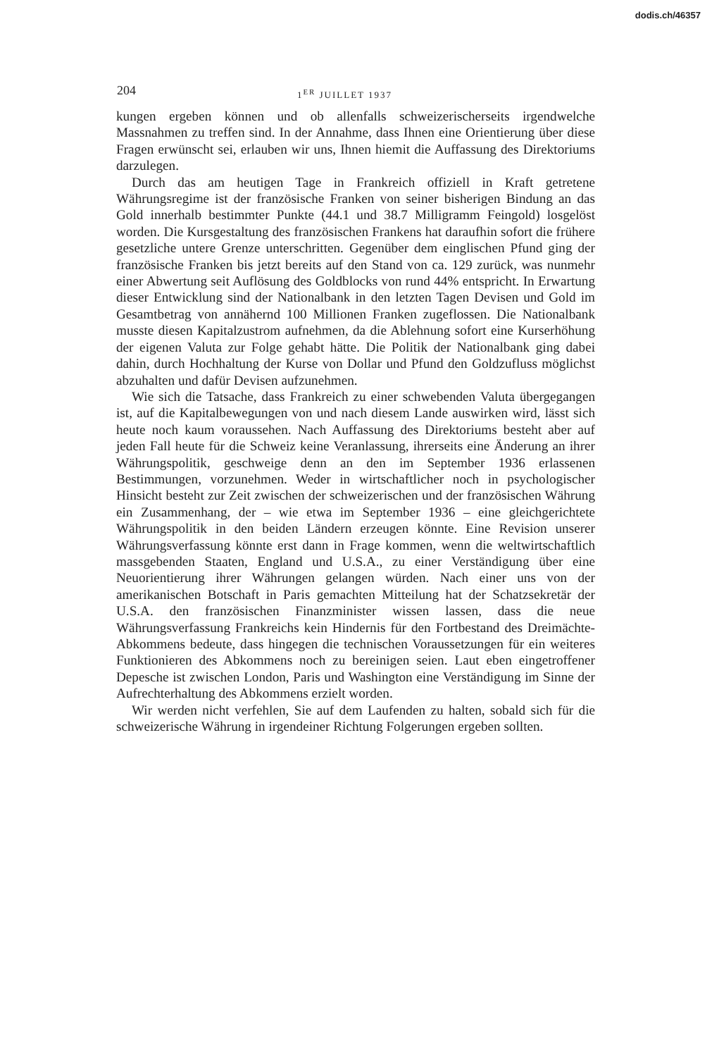dodis.ch/46357
204 1<sup>ER</sup> JUILLET 1937
kungen ergeben können und ob allenfalls schweizerischerseits irgendwelche Massnahmen zu treffen sind. In der Annahme, dass Ihnen eine Orientierung über diese Fragen erwünscht sei, erlauben wir uns, Ihnen hiemit die Auffassung des Direktoriums darzulegen.
Durch das am heutigen Tage in Frankreich offiziell in Kraft getretene Währungsregime ist der französische Franken von seiner bisherigen Bindung an das Gold innerhalb bestimmter Punkte (44.1 und 38.7 Milligramm Feingold) losgelöst worden. Die Kursgestaltung des französischen Frankens hat daraufhin sofort die frühere gesetzliche untere Grenze unterschritten. Gegenüber dem einglischen Pfund ging der französische Franken bis jetzt bereits auf den Stand von ca. 129 zurück, was nunmehr einer Abwertung seit Auflösung des Goldblocks von rund 44% entspricht. In Erwartung dieser Entwicklung sind der Nationalbank in den letzten Tagen Devisen und Gold im Gesamtbetrag von annähernd 100 Millionen Franken zugeflossen. Die Nationalbank musste diesen Kapitalzustrom aufnehmen, da die Ablehnung sofort eine Kurserhöhung der eigenen Valuta zur Folge gehabt hätte. Die Politik der Nationalbank ging dabei dahin, durch Hochhaltung der Kurse von Dollar und Pfund den Goldzufluss möglichst abzuhalten und dafür Devisen aufzunehmen.
Wie sich die Tatsache, dass Frankreich zu einer schwebenden Valuta übergegangen ist, auf die Kapitalbewegungen von und nach diesem Lande auswirken wird, lässt sich heute noch kaum voraussehen. Nach Auffassung des Direktoriums besteht aber auf jeden Fall heute für die Schweiz keine Veranlassung, ihrerseits eine Änderung an ihrer Währungspolitik, geschweige denn an den im September 1936 erlassenen Bestimmungen, vorzunehmen. Weder in wirtschaftlicher noch in psychologischer Hinsicht besteht zur Zeit zwischen der schweizerischen und der französischen Währung ein Zusammenhang, der – wie etwa im September 1936 – eine gleichgerichtete Währungspolitik in den beiden Ländern erzeugen könnte. Eine Revision unserer Währungsverfassung könnte erst dann in Frage kommen, wenn die weltwirtschaftlich massgebenden Staaten, England und U.S.A., zu einer Verständigung über eine Neuorientierung ihrer Währungen gelangen würden. Nach einer uns von der amerikanischen Botschaft in Paris gemachten Mitteilung hat der Schatzsekretär der U.S.A. den französischen Finanzminister wissen lassen, dass die neue Währungsverfassung Frankreichs kein Hindernis für den Fortbestand des Dreimächte-Abkommens bedeute, dass hingegen die technischen Voraussetzungen für ein weiteres Funktionieren des Abkommens noch zu bereinigen seien. Laut eben eingetroffener Depesche ist zwischen London, Paris und Washington eine Verständigung im Sinne der Aufrechterhaltung des Abkommens erzielt worden.
Wir werden nicht verfehlen, Sie auf dem Laufenden zu halten, sobald sich für die schweizerische Währung in irgendeiner Richtung Folgerungen ergeben sollten.